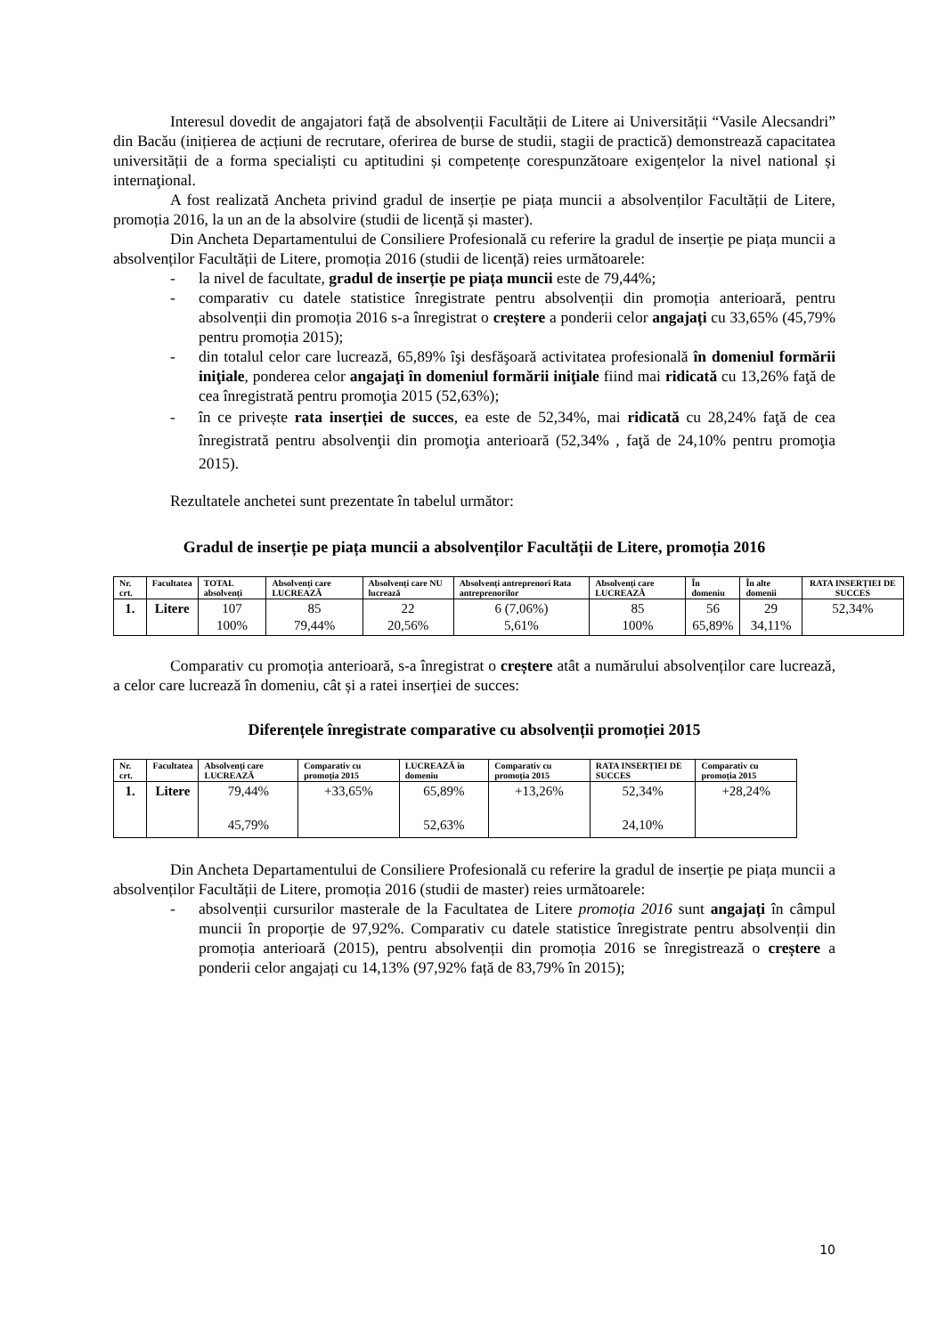Interesul dovedit de angajatori față de absolvenții Facultății de Litere ai Universității “Vasile Alecsandri” din Bacău (inițierea de acțiuni de recrutare, oferirea de burse de studii, stagii de practică) demonstrează capacitatea universității de a forma specialiști cu aptitudini și competențe corespunzătoare exigențelor la nivel national și internaţional.
A fost realizată Ancheta privind gradul de inserție pe piața muncii a absolvenților Facultății de Litere, promoția 2016, la un an de la absolvire (studii de licență și master).
Din Ancheta Departamentului de Consiliere Profesională cu referire la gradul de inserție pe piața muncii a absolvenților Facultății de Litere, promoția 2016 (studii de licență) reies următoarele:
- la nivel de facultate, gradul de inserție pe piața muncii este de 79,44%;
- comparativ cu datele statistice înregistrate pentru absolvenții din promoția anterioară, pentru absolvenții din promoția 2016 s-a înregistrat o creștere a ponderii celor angajați cu 33,65% (45,79% pentru promoția 2015);
- din totalul celor care lucrează, 65,89% îşi desfăşoară activitatea profesională în domeniul formării iniţiale, ponderea celor angajaţi în domeniul formării iniţiale fiind mai ridicată cu 13,26% faţă de cea înregistrată pentru promoţia 2015 (52,63%);
- în ce privește rata inserției de succes, ea este de 52,34%, mai ridicată cu 28,24% faţă de cea înregistrată pentru absolvenţii din promoţia anterioară (52,34% , faţă de 24,10% pentru promoţia 2015).
Rezultatele anchetei sunt prezentate în tabelul următor:
Gradul de inserție pe piața muncii a absolvenților Facultății de Litere, promoția 2016
| Nr. crt. | Facultatea | TOTAL absolvenți | Absolvenți care LUCREAZĂ | Absolvenți care NU lucrează | Absolvenți antreprenori Rata antreprenorilor | Absolvenți care LUCREAZĂ | În domeniu | În alte domenii | RATA INSERȚIEI DE SUCCES |
| --- | --- | --- | --- | --- | --- | --- | --- | --- | --- |
| 1. | Litere | 107 100% | 85 79,44% | 22 20,56% | 6 (7,06%) 5,61% | 85 100% | 56 65,89% | 29 34,11% | 52,34% |
Comparativ cu promoția anterioară, s-a înregistrat o creștere atât a numărului absolvenților care lucrează, a celor care lucrează în domeniu, cât și a ratei inserției de succes:
Diferențele înregistrate comparative cu absolvenții promoției 2015
| Nr. crt. | Facultatea | Absolvenți care LUCREAZĂ | Comparativ cu promoția 2015 | LUCREAZĂ în domeniu | Comparativ cu promoția 2015 | RATA INSERȚIEI DE SUCCES | Comparativ cu promoția 2015 |
| --- | --- | --- | --- | --- | --- | --- | --- |
| 1. | Litere | 79,44% 45,79% | +33,65% | 65,89% 52,63% | +13,26% | 52,34% 24,10% | +28,24% |
Din Ancheta Departamentului de Consiliere Profesională cu referire la gradul de inserție pe piața muncii a absolvenților Facultății de Litere, promoția 2016 (studii de master) reies următoarele:
- absolvenții cursurilor masterale de la Facultatea de Litere promoția 2016 sunt angajați în câmpul muncii în proporție de 97,92%. Comparativ cu datele statistice înregistrate pentru absolvenții din promoția anterioară (2015), pentru absolvenții din promoția 2016 se înregistrează o creștere a ponderii celor angajați cu 14,13% (97,92% față de 83,79% în 2015);
10